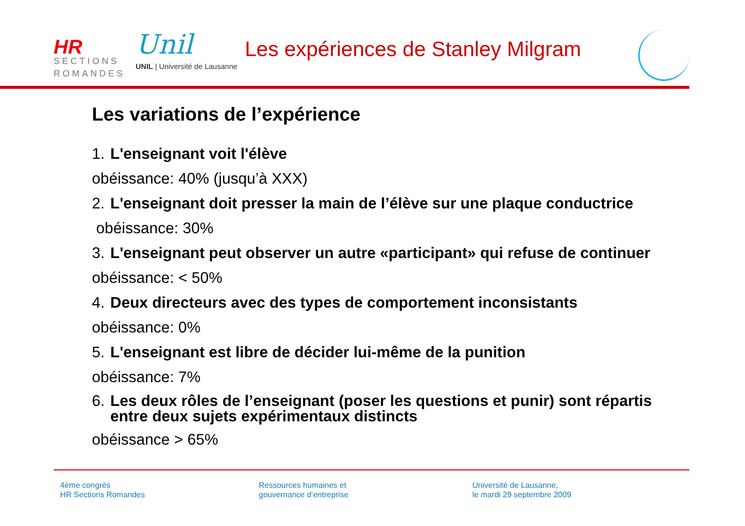HR
SECTIONS
ROMANDES
Unil
UNIL | Université de Lausanne
Les expériences de Stanley Milgram
Les variations de l’expérience
1. L'enseignant voit l'élève
obéissance: 40% (jusqu’à XXX)
2. L'enseignant doit presser la main de l’élève sur une plaque conductrice
obéissance: 30%
3. L'enseignant peut observer un autre «participant» qui refuse de continuer
obéissance: < 50%
4. Deux directeurs avec des types de comportement inconsistants
obéissance: 0%
5. L'enseignant est libre de décider lui-même de la punition
obéissance: 7%
6. Les deux rôles de l’enseignant (poser les questions et punir) sont répartis
entre deux sujets expérimentaux distincts
obéissance > 65%
4ème congrès
HR Sections Romandes
Ressources humaines et
gouvernance d’entreprise
Université de Lausanne,
le mardi 29 septembre 2009